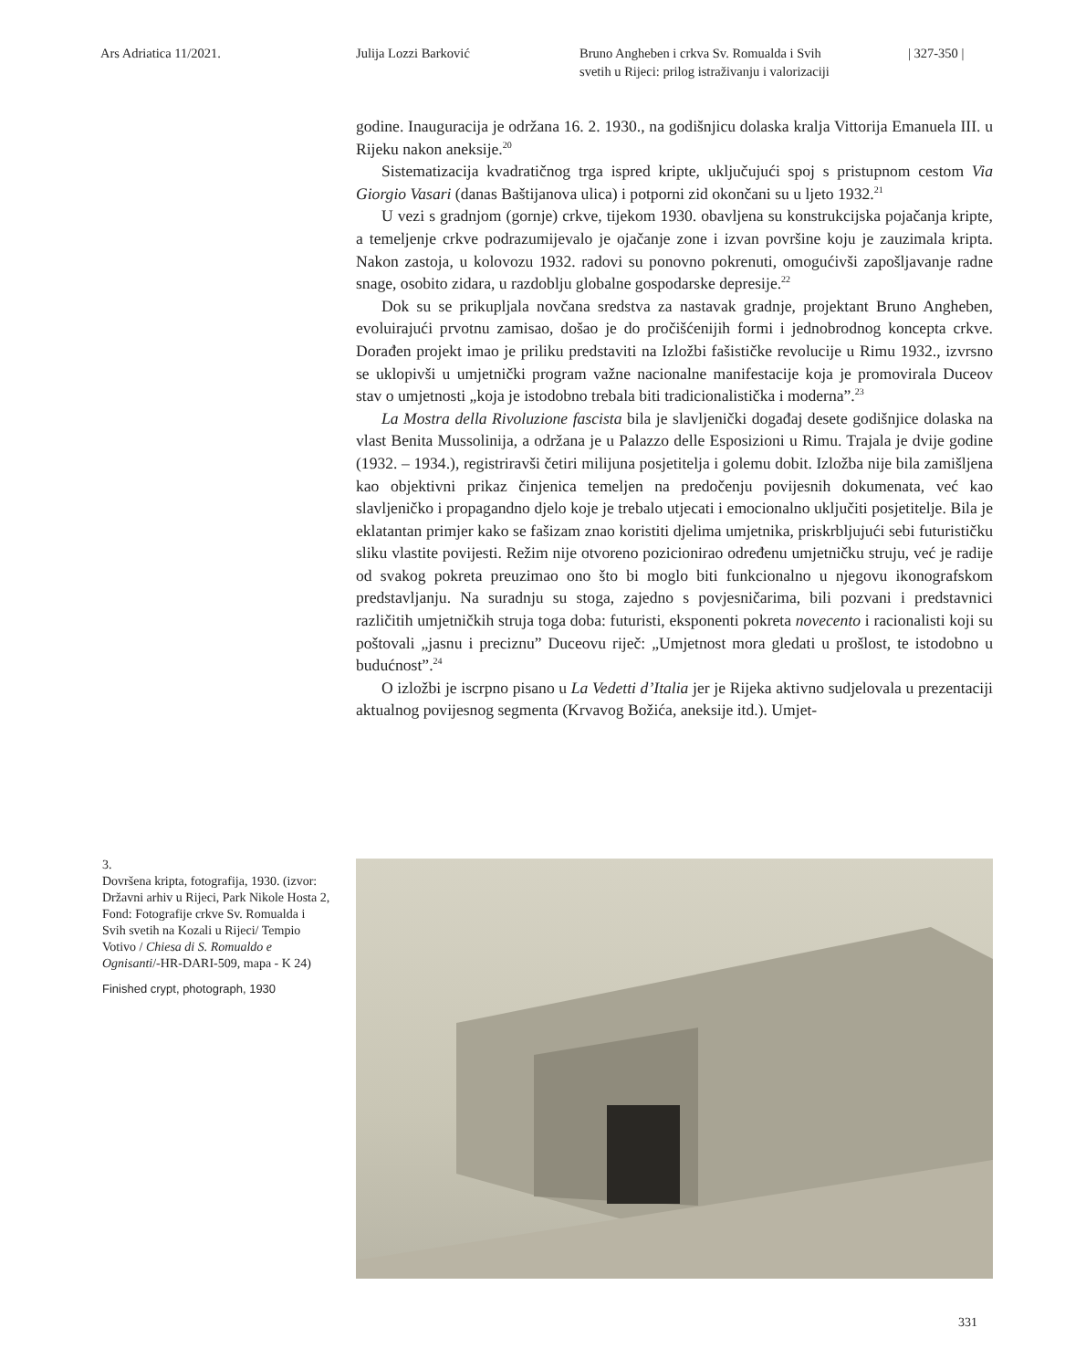Ars Adriatica 11/2021. Julija Lozzi Barković Bruno Angheben i crkva Sv. Romualda i Svih
svetih u Rijeci: prilog istraživanju i valorizaciji
| 327-350 |
godine. Inauguracija je održana 16. 2. 1930., na godišnjicu dolaska kralja Vittorija Emanuela III. u Rijeku nakon aneksije.<sup>20</sup>
Sistematizacija kvadratičnog trga ispred kripte, uključujući spoj s pristupnom cestom Via Giorgio Vasari (danas Baštijanova ulica) i potporni zid okončani su u ljeto 1932.<sup>21</sup>
U vezi s gradnjom (gornje) crkve, tijekom 1930. obavljena su konstrukcijska pojačanja kripte, a temeljenje crkve podrazumijevalo je ojačanje zone i izvan površine koju je zauzimala kripta. Nakon zastoja, u kolovozu 1932. radovi su ponovno pokrenuti, omogućivši zapošljavanje radne snage, osobito zidara, u razdoblju globalne gospodarske depresije.<sup>22</sup>
Dok su se prikupljala novčana sredstva za nastavak gradnje, projektant Bruno Angheben, evoluirajući prvotnu zamisao, došao je do pročišćenijih formi i jednobrodnog koncepta crkve. Dorađen projekt imao je priliku predstaviti na Izložbi fašističke revolucije u Rimu 1932., izvrsno se uklopivši u umjetnički program važne nacionalne manifestacije koja je promovirala Duceov stav o umjetnosti „koja je istodobno trebala biti tradicionalistička i moderna”.<sup>23</sup>
La Mostra della Rivoluzione fascista bila je slavljenički događaj desete godišnjice dolaska na vlast Benita Mussolinija, a održana je u Palazzo delle Esposizioni u Rimu. Trajala je dvije godine (1932. – 1934.), registriravši četiri milijuna posjetitelja i golemu dobit. Izložba nije bila zamišljena kao objektivni prikaz činjenica temeljen na predočenju povijesnih dokumenata, već kao slavljeničko i propagandno djelo koje je trebalo utjecati i emocionalno uključiti posjetitelje. Bila je eklatantan primjer kako se fašizam znao koristiti djelima umjetnika, priskrbljujući sebi futurističku sliku vlastite povijesti. Režim nije otvoreno pozicionirao određenu umjetničku struju, već je radije od svakog pokreta preuzimao ono što bi moglo biti funkcionalno u njegovu ikonografskom predstavljanju. Na suradnju su stoga, zajedno s povjesničarima, bili pozvani i predstavnici različitih umjetničkih struja toga doba: futuristi, eksponenti pokreta novecento i racionalisti koji su poštovali „jasnu i preciznu” Duceovu riječ: „Umjetnost mora gledati u prošlost, te istodobno u budućnost”.<sup>24</sup>
O izložbi je iscrpno pisano u La Vedetti d’Italia jer je Rijeka aktivno sudjelovala u prezentaciji aktualnog povijesnog segmenta (Krvavog Božića, aneksije itd.). Umjet-
3.
Dovršena kripta, fotografija, 1930. (izvor: Državni arhiv u Rijeci, Park Nikole Hosta 2, Fond: Fotografije crkve Sv. Romualda i Svih svetih na Kozali u Rijeci/ Tempio Votivo / Chiesa di S. Romualdo e Ognisanti/-HR-DARI-509, mapa - K 24)
Finished crypt, photograph, 1930
331